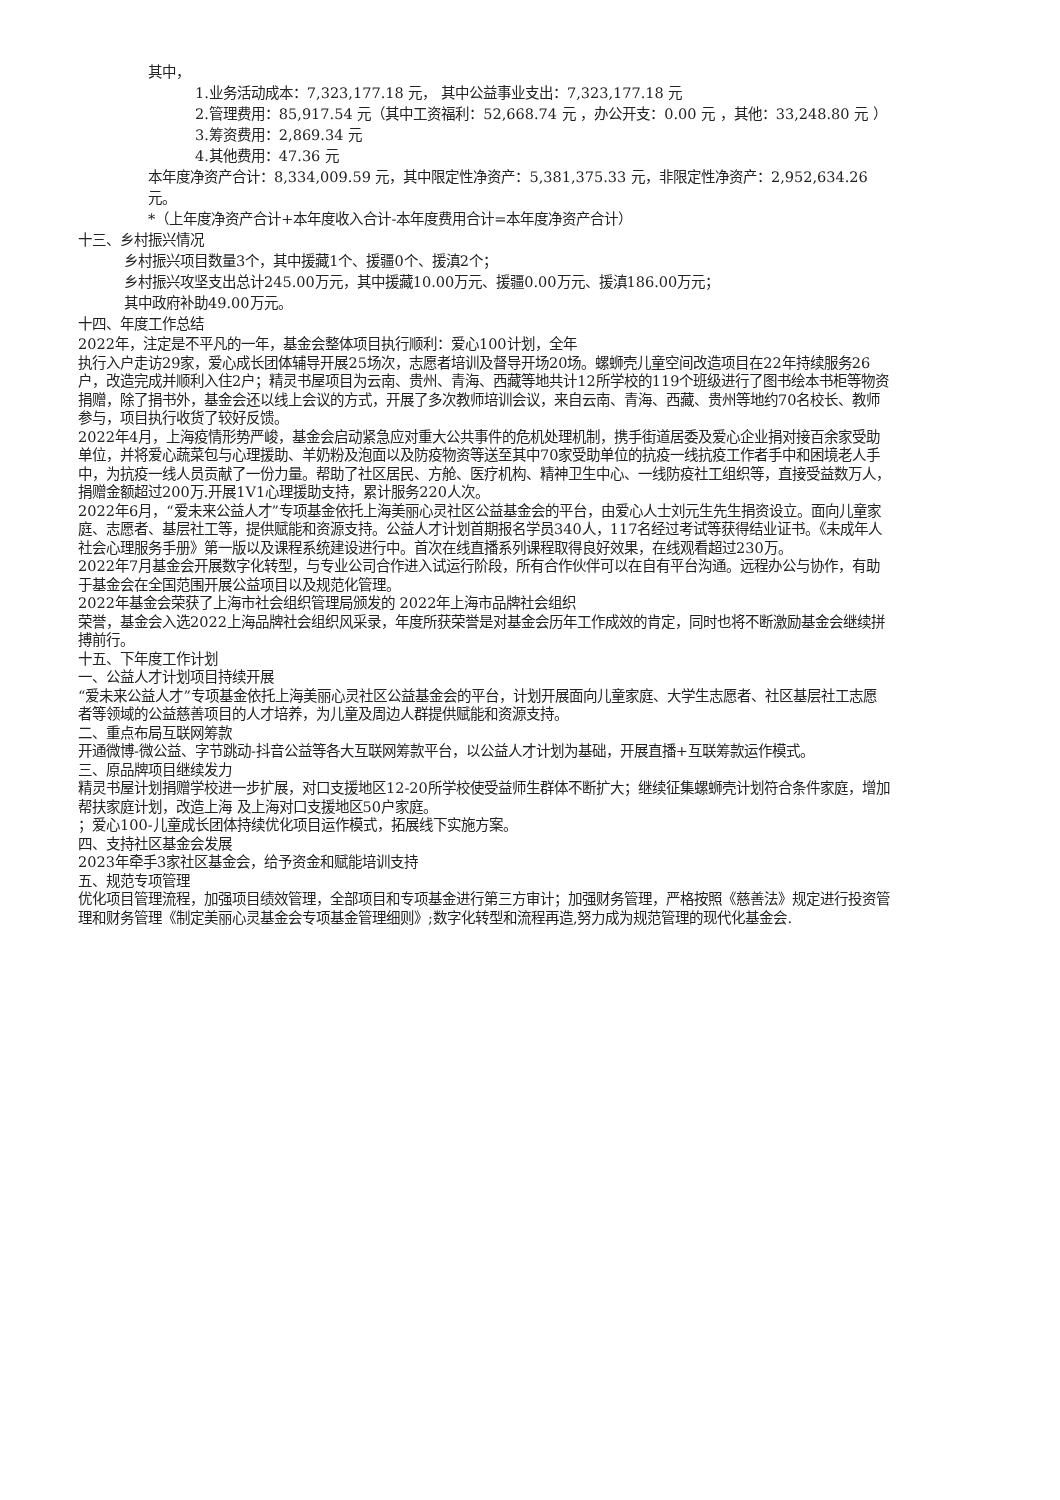其中，
1.业务活动成本：7,323,177.18 元， 其中公益事业支出：7,323,177.18 元
2.管理费用：85,917.54 元（其中工资福利：52,668.74 元 ，办公开支：0.00 元 ，其他：33,248.80 元 ）
3.筹资费用：2,869.34 元
4.其他费用：47.36 元
本年度净资产合计：8,334,009.59 元，其中限定性净资产：5,381,375.33 元，非限定性净资产：2,952,634.26 元。
*（上年度净资产合计+本年度收入合计-本年度费用合计=本年度净资产合计）
十三、乡村振兴情况
乡村振兴项目数量3个，其中援藏1个、援疆0个、援滇2个；
乡村振兴攻坚支出总计245.00万元，其中援藏10.00万元、援疆0.00万元、援滇186.00万元；
其中政府补助49.00万元。
十四、年度工作总结
2022年，注定是不平凡的一年，基金会整体项目执行顺利：爱心100计划，全年
执行入户走访29家，爱心成长团体辅导开展25场次，志愿者培训及督导开场20场。螺蛳壳儿童空间改造项目在22年持续服务26户，改造完成并顺利入住2户；精灵书屋项目为云南、贵州、青海、西藏等地共计12所学校的119个班级进行了图书绘本书柜等物资捐赠，除了捐书外，基金会还以线上会议的方式，开展了多次教师培训会议，来自云南、青海、西藏、贵州等地约70名校长、教师参与，项目执行收货了较好反馈。
2022年4月，上海疫情形势严峻，基金会启动紧急应对重大公共事件的危机处理机制，携手街道居委及爱心企业捐对接百余家受助单位，并将爱心蔬菜包与心理援助、羊奶粉及泡面以及防疫物资等送至其中70家受助单位的抗疫一线抗疫工作者手中和困境老人手中，为抗疫一线人员贡献了一份力量。帮助了社区居民、方舱、医疗机构、精神卫生中心、一线防疫社工组织等，直接受益数万人，捐赠金额超过200万.开展1V1心理援助支持，累计服务220人次。
2022年6月，“爱未来公益人才”专项基金依托上海美丽心灵社区公益基金会的平台，由爱心人士刘元生先生捐资设立。面向儿童家庭、志愿者、基层社工等，提供赋能和资源支持。公益人才计划首期报名学员340人，117名经过考试等获得结业证书。《未成年人社会心理服务手册》第一版以及课程系统建设进行中。首次在线直播系列课程取得良好效果，在线观看超过230万。
2022年7月基金会开展数字化转型，与专业公司合作进入试运行阶段，所有合作伙伴可以在自有平台沟通。远程办公与协作，有助于基金会在全国范围开展公益项目以及规范化管理。
2022年基金会荣获了上海市社会组织管理局颁发的 2022年上海市品牌社会组织
荣誉，基金会入选2022上海品牌社会组织风采录，年度所获荣誉是对基金会历年工作成效的肯定，同时也将不断激励基金会继续拼搏前行。
十五、下年度工作计划
一、公益人才计划项目持续开展
“爱未来公益人才”专项基金依托上海美丽心灵社区公益基金会的平台，计划开展面向儿童家庭、大学生志愿者、社区基层社工志愿者等领域的公益慈善项目的人才培养，为儿童及周边人群提供赋能和资源支持。
二、重点布局互联网筹款
开通微博-微公益、字节跳动-抖音公益等各大互联网筹款平台，以公益人才计划为基础，开展直播+互联筹款运作模式。
三、原品牌项目继续发力
精灵书屋计划捐赠学校进一步扩展，对口支援地区12-20所学校使受益师生群体不断扩大；继续征集螺蛳壳计划符合条件家庭，增加帮扶家庭计划，改造上海 及上海对口支援地区50户家庭。
；爱心100-儿童成长团体持续优化项目运作模式，拓展线下实施方案。
四、支持社区基金会发展
2023年牵手3家社区基金会，给予资金和赋能培训支持
五、规范专项管理
优化项目管理流程，加强项目绩效管理，全部项目和专项基金进行第三方审计；加强财务管理，严格按照《慈善法》规定进行投资管理和财务管理《制定美丽心灵基金会专项基金管理细则》;数字化转型和流程再造,努力成为规范管理的现代化基金会.